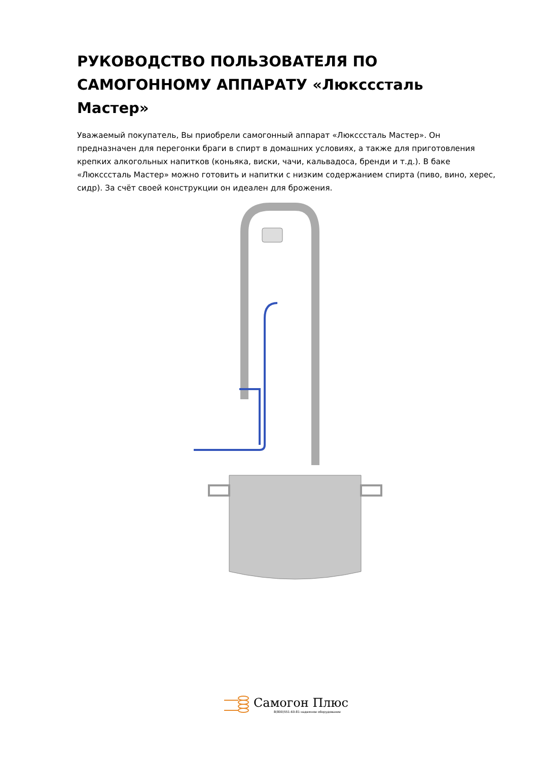РУКОВОДСТВО ПОЛЬЗОВАТЕЛЯ ПО САМОГОННОМУ АППАРАТУ «Люксссталь Мастер»
Уважаемый покупатель, Вы приобрели самогонный аппарат «Люксссталь Мастер». Он предназначен для перегонки браги в спирт в домашних условиях, а также для приготовления крепких алкогольных напитков (коньяка, виски, чачи, кальвадоса, бренди и т.д.). В баке «Люксссталь Мастер» можно готовить и напитки с низким содержанием спирта (пиво, вино, херес, сидр). За счёт своей конструкции он идеален для брожения.
Самогон Плюс
8(800)551-60-81 надежное оборудование